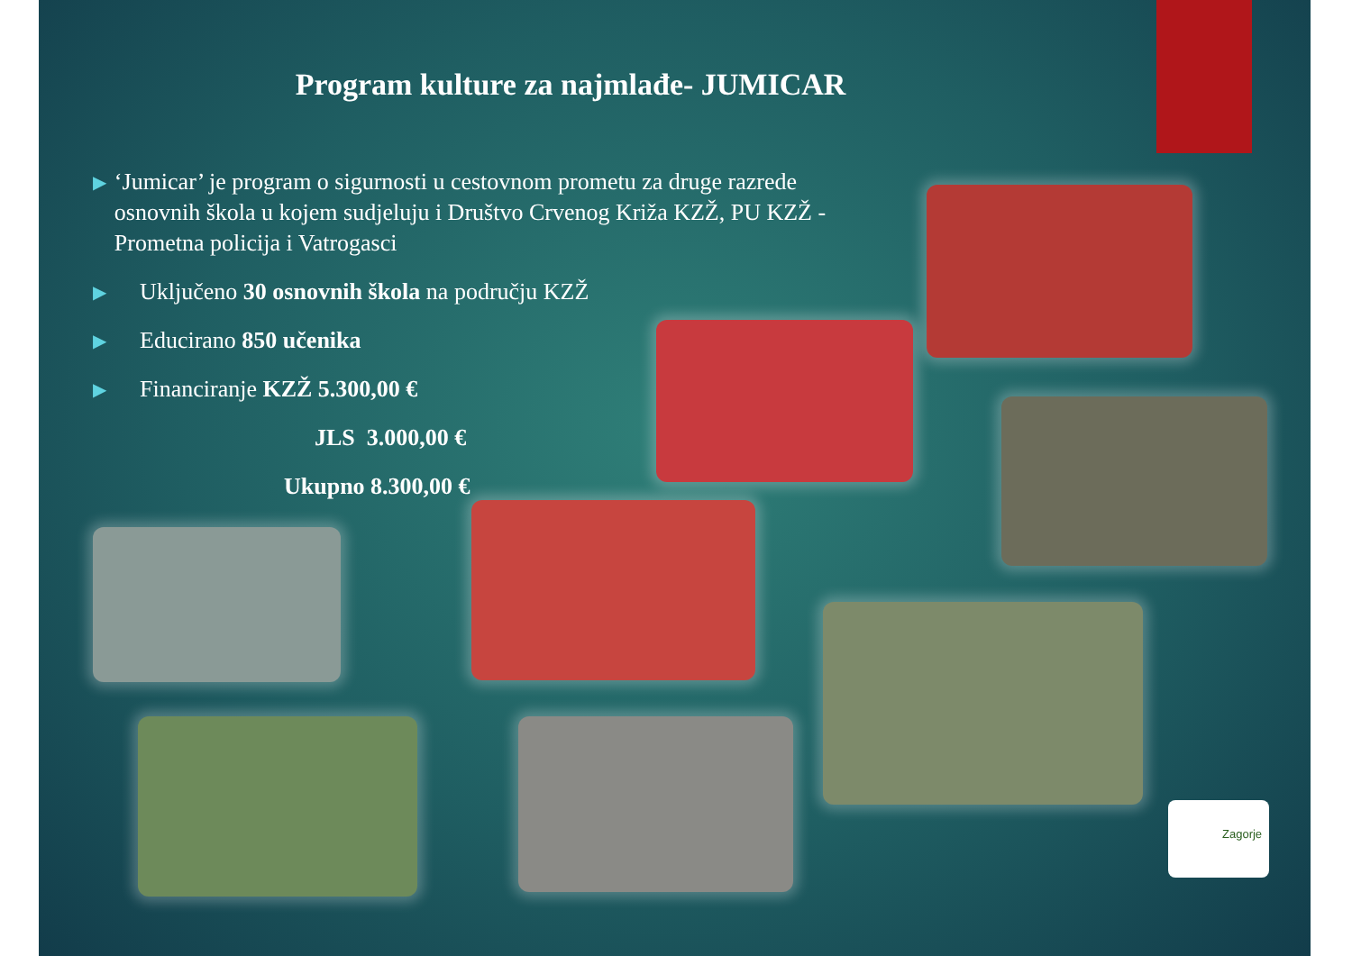Program kulture za najmlađe- JUMICAR
▶ ‘Jumicar’ je program o sigurnosti u cestovnom prometu za druge razrede osnovnih škola u kojem sudjeluju i Društvo Crvenog Križa KZŽ, PU KZŽ -Prometna policija i Vatrogasci
▶ Uključeno 30 osnovnih škola na području KZŽ
▶ Educirano 850 učenika
▶ Financiranje KZŽ 5.300,00 €
JLS 3.000,00 €
Ukupno 8.300,00 €
Zagorje